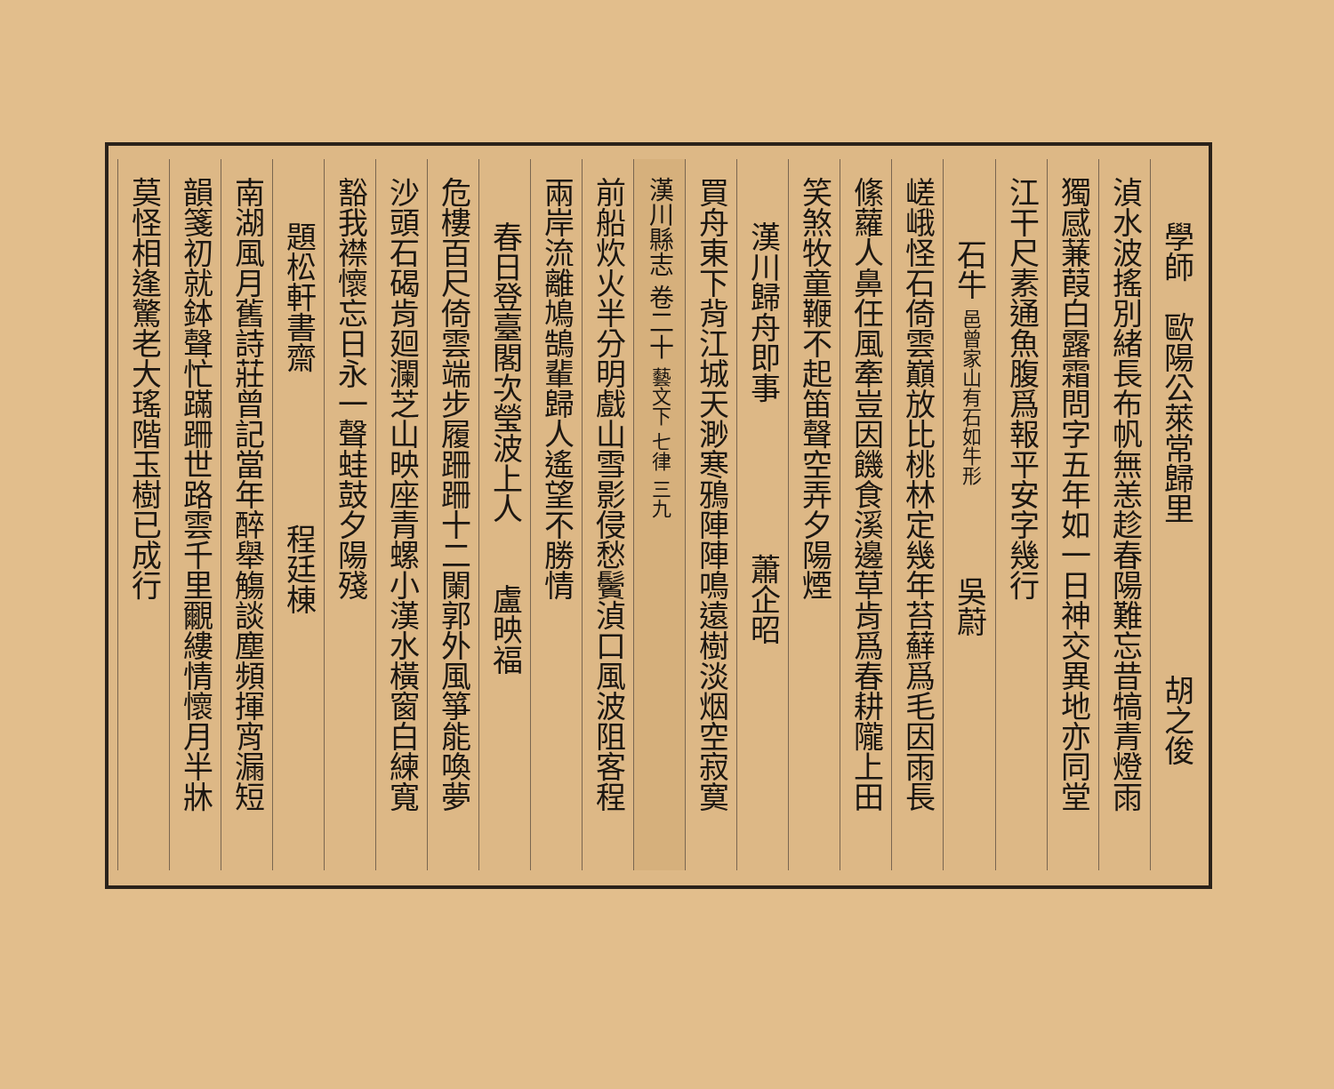學師　歐陽公萊常歸里　　　　　胡之俊
湞水波搖別緒長布帆無恙趁春陽難忘昔犒青燈雨
獨感蒹葭白露霜問字五年如一日神交異地亦同堂
江干尺素通魚腹爲報平安字幾行
石牛 邑曾家山有石如牛形　　　吳蔚
嵯峨怪石倚雲巔放比桃林定幾年苔蘚爲毛因雨長
絛蘿人鼻任風牽豈因饑食溪邊草肯爲春耕隴上田
笑煞牧童鞭不起笛聲空弄夕陽煙
漢川歸舟即事　　　　　蕭企昭
買舟東下背江城天渺寒鴉陣陣鳴遠樹淡烟空寂寞
漢川縣志 卷二十 藝文下 七律 三九
前船炊火半分明戲山雪影侵愁鬢湞口風波阻客程
兩岸流離鳩鵠輩歸人遙望不勝情
春日登臺閣次瑩波上人　　盧映福
危樓百尺倚雲端步履跚跚十二闌郭外風箏能喚夢
沙頭石碣肯廻瀾芝山映座青螺小漢水橫窗白練寬
豁我襟懷忘日永一聲蛙鼓夕陽殘
題松軒書齋　　　　　程廷棟
南湖風月舊詩莊曾記當年醉舉觴談塵頻揮宵漏短
韻箋初就鉢聲忙蹣跚世路雲千里覼縷情懷月半牀
莫怪相逢驚老大瑤階玉樹已成行